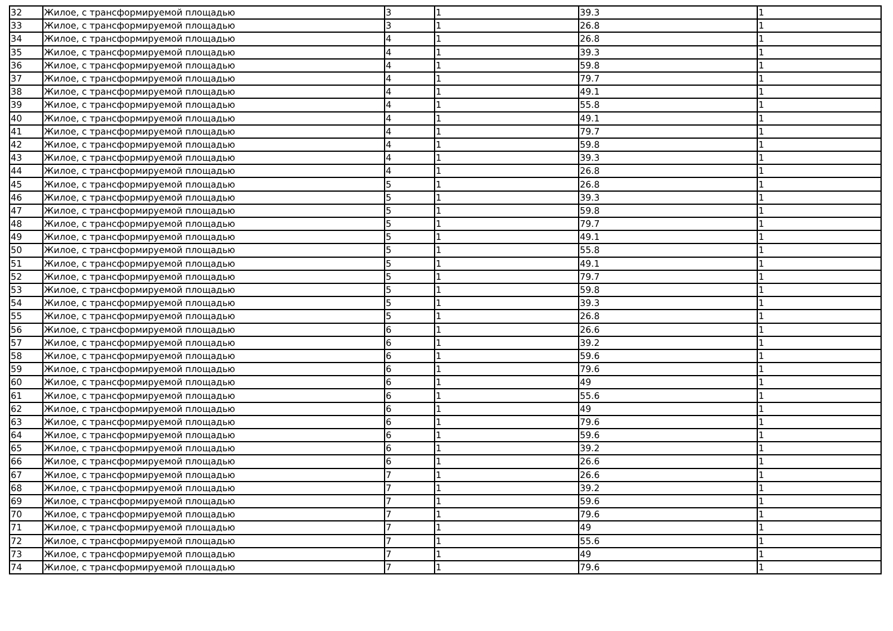| 32 | Жилое, с трансформируемой площадью | 3 | 1 | 39.3 | 1 |
| 33 | Жилое, с трансформируемой площадью | 3 | 1 | 26.8 | 1 |
| 34 | Жилое, с трансформируемой площадью | 4 | 1 | 26.8 | 1 |
| 35 | Жилое, с трансформируемой площадью | 4 | 1 | 39.3 | 1 |
| 36 | Жилое, с трансформируемой площадью | 4 | 1 | 59.8 | 1 |
| 37 | Жилое, с трансформируемой площадью | 4 | 1 | 79.7 | 1 |
| 38 | Жилое, с трансформируемой площадью | 4 | 1 | 49.1 | 1 |
| 39 | Жилое, с трансформируемой площадью | 4 | 1 | 55.8 | 1 |
| 40 | Жилое, с трансформируемой площадью | 4 | 1 | 49.1 | 1 |
| 41 | Жилое, с трансформируемой площадью | 4 | 1 | 79.7 | 1 |
| 42 | Жилое, с трансформируемой площадью | 4 | 1 | 59.8 | 1 |
| 43 | Жилое, с трансформируемой площадью | 4 | 1 | 39.3 | 1 |
| 44 | Жилое, с трансформируемой площадью | 4 | 1 | 26.8 | 1 |
| 45 | Жилое, с трансформируемой площадью | 5 | 1 | 26.8 | 1 |
| 46 | Жилое, с трансформируемой площадью | 5 | 1 | 39.3 | 1 |
| 47 | Жилое, с трансформируемой площадью | 5 | 1 | 59.8 | 1 |
| 48 | Жилое, с трансформируемой площадью | 5 | 1 | 79.7 | 1 |
| 49 | Жилое, с трансформируемой площадью | 5 | 1 | 49.1 | 1 |
| 50 | Жилое, с трансформируемой площадью | 5 | 1 | 55.8 | 1 |
| 51 | Жилое, с трансформируемой площадью | 5 | 1 | 49.1 | 1 |
| 52 | Жилое, с трансформируемой площадью | 5 | 1 | 79.7 | 1 |
| 53 | Жилое, с трансформируемой площадью | 5 | 1 | 59.8 | 1 |
| 54 | Жилое, с трансформируемой площадью | 5 | 1 | 39.3 | 1 |
| 55 | Жилое, с трансформируемой площадью | 5 | 1 | 26.8 | 1 |
| 56 | Жилое, с трансформируемой площадью | 6 | 1 | 26.6 | 1 |
| 57 | Жилое, с трансформируемой площадью | 6 | 1 | 39.2 | 1 |
| 58 | Жилое, с трансформируемой площадью | 6 | 1 | 59.6 | 1 |
| 59 | Жилое, с трансформируемой площадью | 6 | 1 | 79.6 | 1 |
| 60 | Жилое, с трансформируемой площадью | 6 | 1 | 49 | 1 |
| 61 | Жилое, с трансформируемой площадью | 6 | 1 | 55.6 | 1 |
| 62 | Жилое, с трансформируемой площадью | 6 | 1 | 49 | 1 |
| 63 | Жилое, с трансформируемой площадью | 6 | 1 | 79.6 | 1 |
| 64 | Жилое, с трансформируемой площадью | 6 | 1 | 59.6 | 1 |
| 65 | Жилое, с трансформируемой площадью | 6 | 1 | 39.2 | 1 |
| 66 | Жилое, с трансформируемой площадью | 6 | 1 | 26.6 | 1 |
| 67 | Жилое, с трансформируемой площадью | 7 | 1 | 26.6 | 1 |
| 68 | Жилое, с трансформируемой площадью | 7 | 1 | 39.2 | 1 |
| 69 | Жилое, с трансформируемой площадью | 7 | 1 | 59.6 | 1 |
| 70 | Жилое, с трансформируемой площадью | 7 | 1 | 79.6 | 1 |
| 71 | Жилое, с трансформируемой площадью | 7 | 1 | 49 | 1 |
| 72 | Жилое, с трансформируемой площадью | 7 | 1 | 55.6 | 1 |
| 73 | Жилое, с трансформируемой площадью | 7 | 1 | 49 | 1 |
| 74 | Жилое, с трансформируемой площадью | 7 | 1 | 79.6 | 1 |